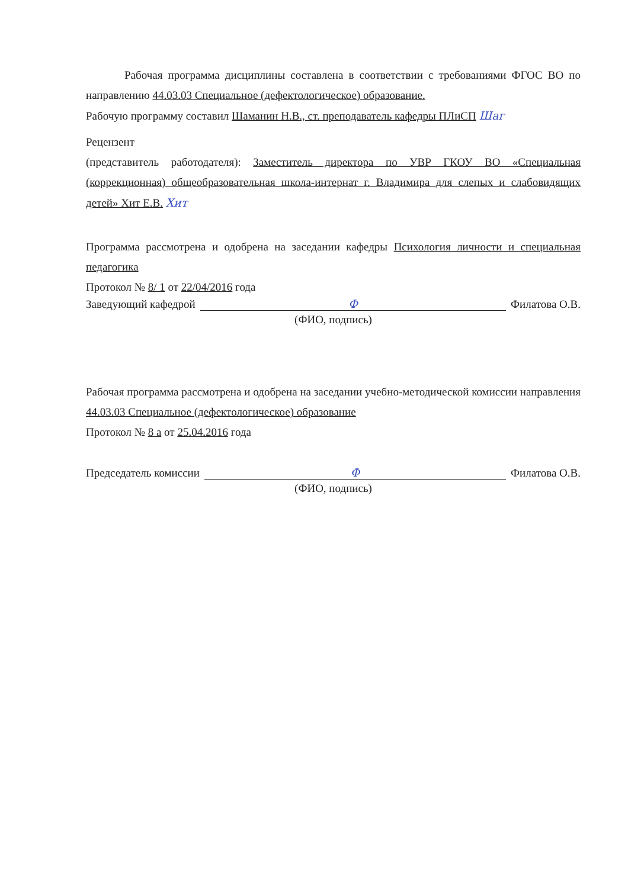Рабочая программа дисциплины составлена в соответствии с требованиями ФГОС ВО по направлению 44.03.03 Специальное (дефектологическое) образование.
Рабочую программу составил Шаманин Н.В., ст. преподаватель кафедры ПЛиСП Шаг
Рецензент
(представитель работодателя): Заместитель директора по УВР ГКОУ ВО «Специальная (коррекционная) общеобразовательная школа-интернат г. Владимира для слепых и слабовидящих детей» Хит Е.В. Хит
Программа рассмотрена и одобрена на заседании кафедры Психология личности и специальная педагогика
Протокол № 8/ 1 от 22/04/2016 года
Заведующий кафедрой Ф Филатова О.В.
(ФИО, подпись)
Рабочая программа рассмотрена и одобрена на заседании учебно-методической комиссии направления 44.03.03 Специальное (дефектологическое) образование
Протокол № 8 а от 25.04.2016 года
Председатель комиссии Ф Филатова О.В.
(ФИО, подпись)